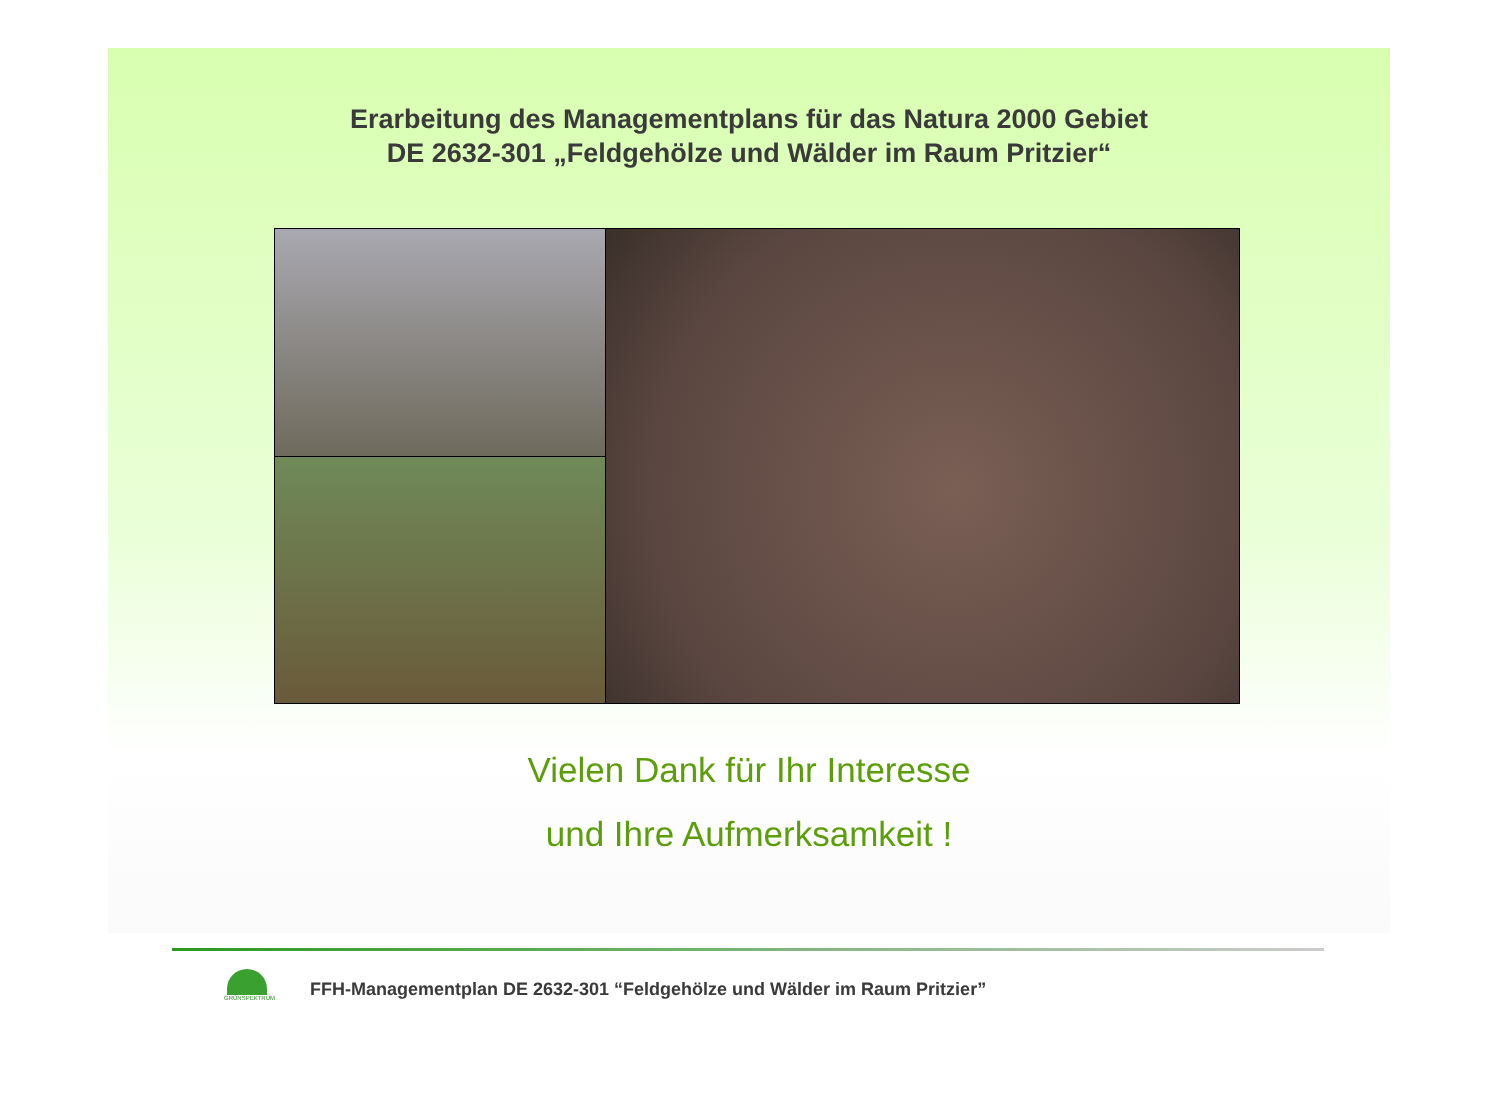Erarbeitung des Managementplans für das Natura 2000 Gebiet
DE 2632-301 „Feldgehölze und Wälder im Raum Pritzier“
Vielen Dank für Ihr Interesse
und Ihre Aufmerksamkeit !
GRÜNSPEKTRUM
FFH-Managementplan DE 2632-301 “Feldgehölze und Wälder im Raum Pritzier”